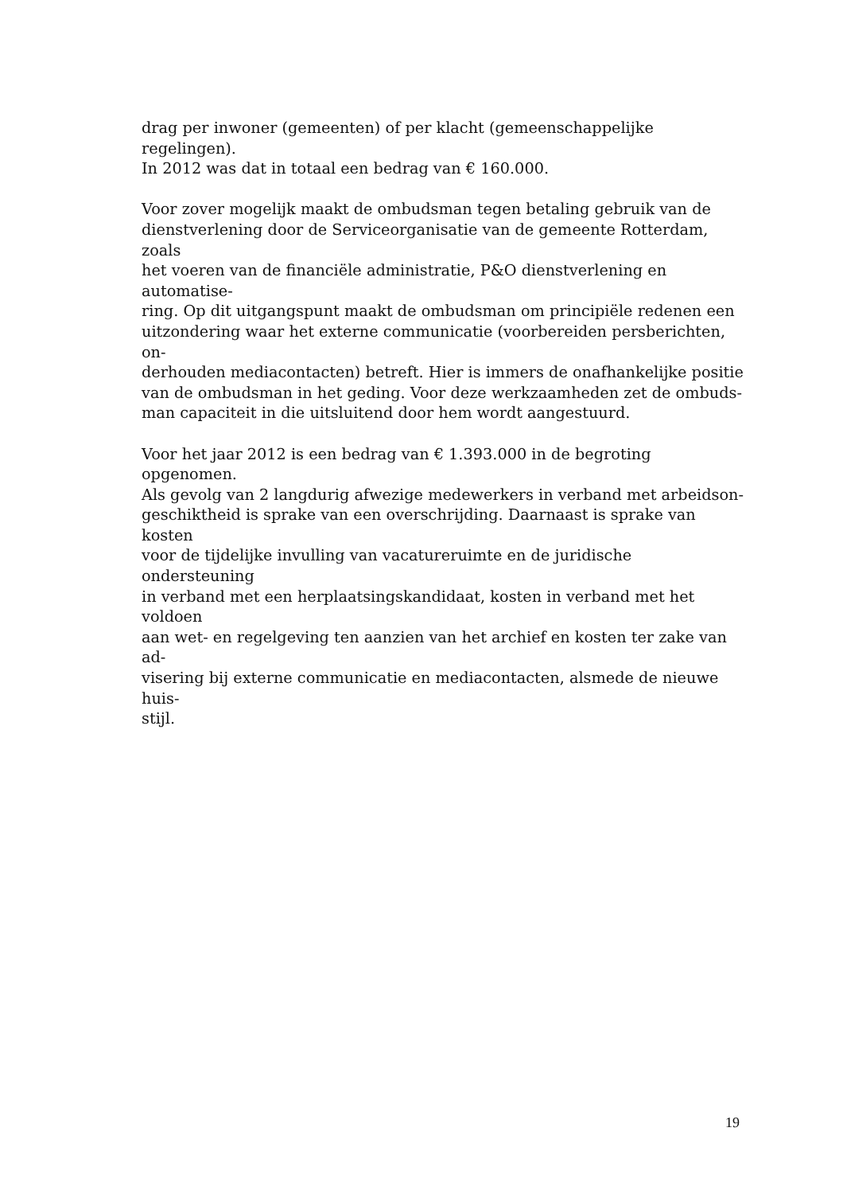drag per inwoner (gemeenten) of per klacht (gemeenschappelijke regelingen).
In 2012 was dat in totaal een bedrag van € 160.000.
Voor zover mogelijk maakt de ombudsman tegen betaling gebruik van de
dienstverlening door de Serviceorganisatie van de gemeente Rotterdam, zoals
het voeren van de financiële administratie, P&O dienstverlening en automatise-
ring. Op dit uitgangspunt maakt de ombudsman om principiële redenen een
uitzondering waar het externe communicatie (voorbereiden persberichten, on-
derhouden mediacontacten) betreft. Hier is immers de onafhankelijke positie
van de ombudsman in het geding. Voor deze werkzaamheden zet de ombuds-
man capaciteit in die uitsluitend door hem wordt aangestuurd.
Voor het jaar 2012 is een bedrag van € 1.393.000 in de begroting opgenomen.
Als gevolg van 2 langdurig afwezige medewerkers in verband met arbeidson-
geschiktheid is sprake van een overschrijding. Daarnaast is sprake van kosten
voor de tijdelijke invulling van vacatureruimte en de juridische ondersteuning
in verband met een herplaatsingskandidaat, kosten in verband met het voldoen
aan wet- en regelgeving ten aanzien van het archief en kosten ter zake van ad-
visering bij externe communicatie en mediacontacten, alsmede de nieuwe huis-
stijl.
19